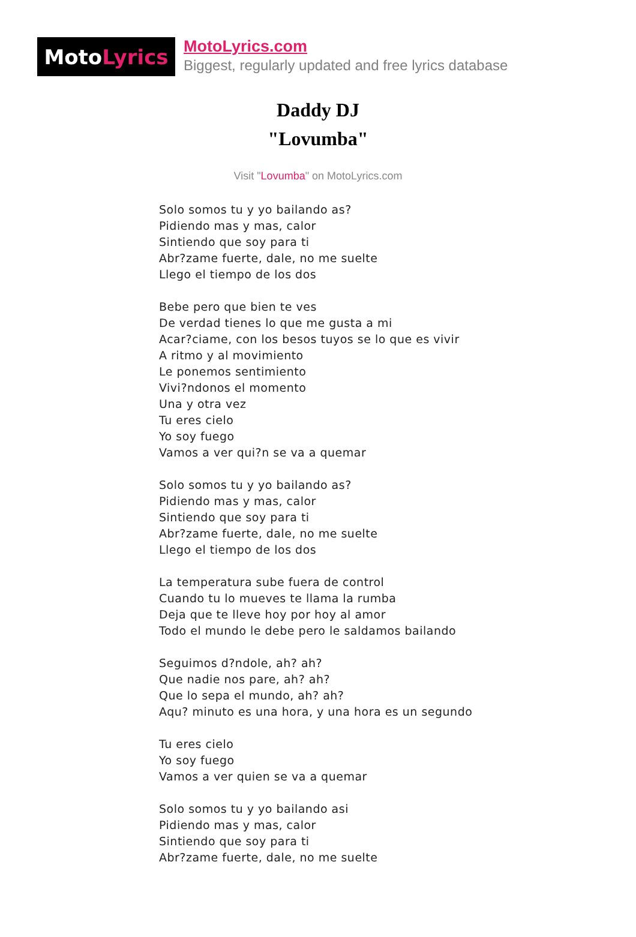Moto Lyrics
MotoLyrics.com
Biggest, regularly updated and free lyrics database
Daddy DJ
"Lovumba"
Visit "Lovumba" on MotoLyrics.com
Solo somos tu y yo bailando as?
Pidiendo mas y mas, calor
Sintiendo que soy para ti
Abr?zame fuerte, dale, no me suelte
Llego el tiempo de los dos
Bebe pero que bien te ves
De verdad tienes lo que me gusta a mi
Acar?ciame, con los besos tuyos se lo que es vivir
A ritmo y al movimiento
Le ponemos sentimiento
Vivi?ndonos el momento
Una y otra vez
Tu eres cielo
Yo soy fuego
Vamos a ver qui?n se va a quemar
Solo somos tu y yo bailando as?
Pidiendo mas y mas, calor
Sintiendo que soy para ti
Abr?zame fuerte, dale, no me suelte
Llego el tiempo de los dos
La temperatura sube fuera de control
Cuando tu lo mueves te llama la rumba
Deja que te lleve hoy por hoy al amor
Todo el mundo le debe pero le saldamos bailando
Seguimos d?ndole, ah? ah?
Que nadie nos pare, ah? ah?
Que lo sepa el mundo, ah? ah?
Aqu? minuto es una hora, y una hora es un segundo
Tu eres cielo
Yo soy fuego
Vamos a ver quien se va a quemar
Solo somos tu y yo bailando asi
Pidiendo mas y mas, calor
Sintiendo que soy para ti
Abr?zame fuerte, dale, no me suelte